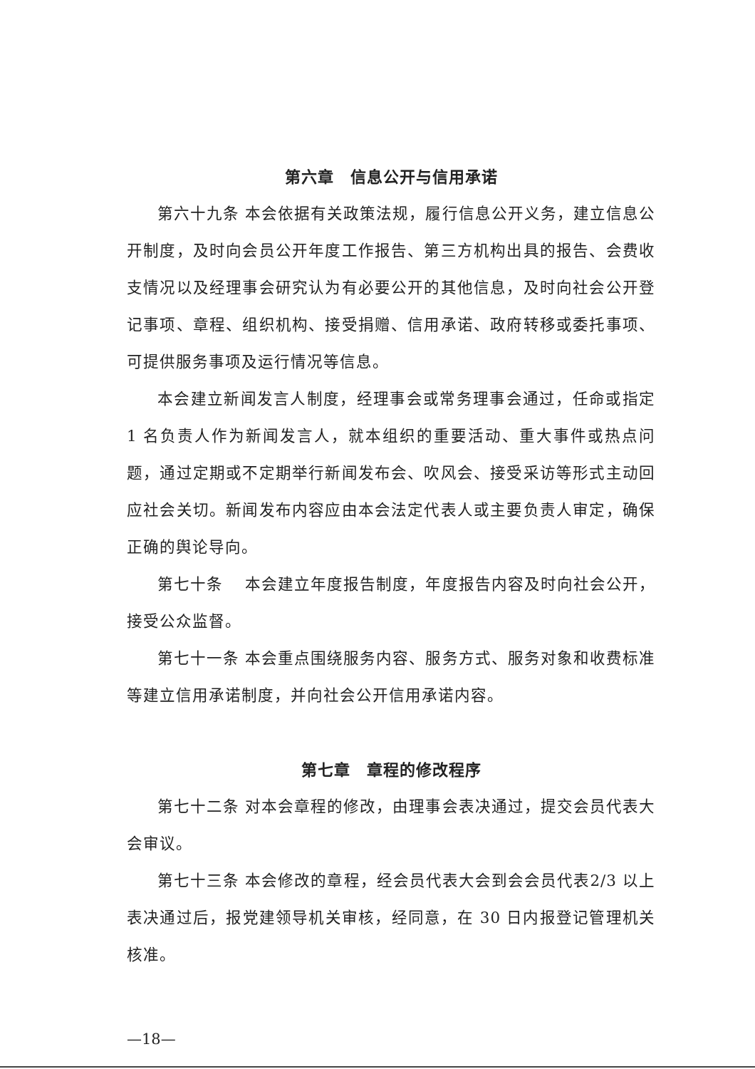第六章　信息公开与信用承诺
第六十九条 本会依据有关政策法规，履行信息公开义务，建立信息公开制度，及时向会员公开年度工作报告、第三方机构出具的报告、会费收支情况以及经理事会研究认为有必要公开的其他信息，及时向社会公开登记事项、章程、组织机构、接受捐赠、信用承诺、政府转移或委托事项、可提供服务事项及运行情况等信息。
本会建立新闻发言人制度，经理事会或常务理事会通过，任命或指定 1 名负责人作为新闻发言人，就本组织的重要活动、重大事件或热点问题，通过定期或不定期举行新闻发布会、吹风会、接受采访等形式主动回应社会关切。新闻发布内容应由本会法定代表人或主要负责人审定，确保正确的舆论导向。
第七十条　 本会建立年度报告制度，年度报告内容及时向社会公开，接受公众监督。
第七十一条 本会重点围绕服务内容、服务方式、服务对象和收费标准等建立信用承诺制度，并向社会公开信用承诺内容。
第七章　章程的修改程序
第七十二条 对本会章程的修改，由理事会表决通过，提交会员代表大会审议。
第七十三条 本会修改的章程，经会员代表大会到会会员代表2/3 以上表决通过后，报党建领导机关审核，经同意，在 30 日内报登记管理机关核准。
—18—